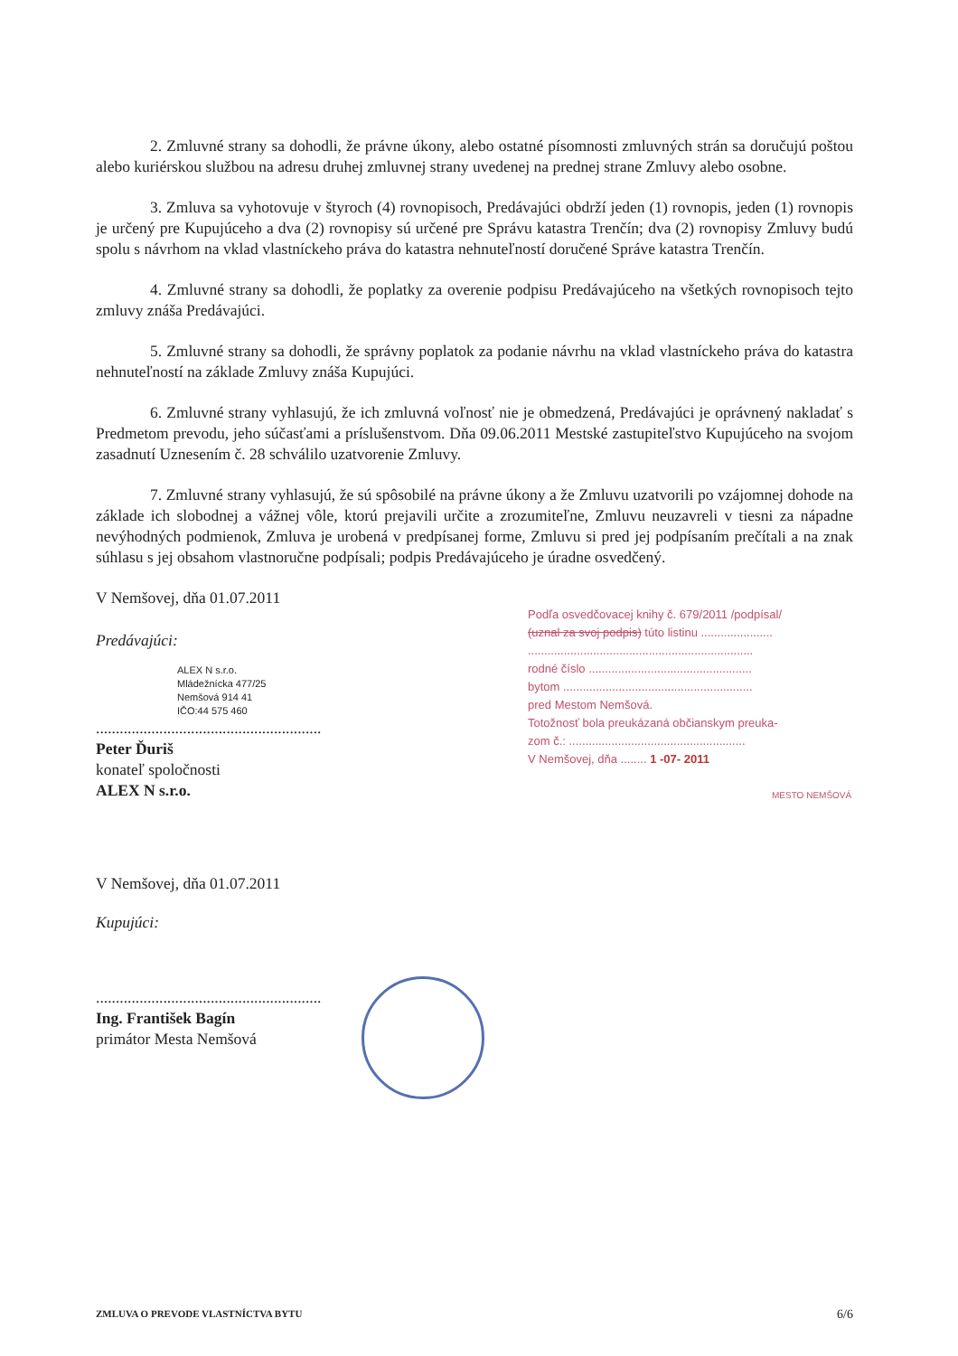2. Zmluvné strany sa dohodli, že právne úkony, alebo ostatné písomnosti zmluvných strán sa doručujú poštou alebo kuriérskou službou na adresu druhej zmluvnej strany uvedenej na prednej strane Zmluvy alebo osobne.
3. Zmluva sa vyhotovuje v štyroch (4) rovnopisoch, Predávajúci obdrží jeden (1) rovnopis, jeden (1) rovnopis je určený pre Kupujúceho a dva (2) rovnopisy sú určené pre Správu katastra Trenčín; dva (2) rovnopisy Zmluvy budú spolu s návrhom na vklad vlastníckeho práva do katastra nehnuteľností doručené Správe katastra Trenčín.
4. Zmluvné strany sa dohodli, že poplatky za overenie podpisu Predávajúceho na všetkých rovnopisoch tejto zmluvy znáša Predávajúci.
5. Zmluvné strany sa dohodli, že správny poplatok za podanie návrhu na vklad vlastníckeho práva do katastra nehnuteľností na základe Zmluvy znáša Kupujúci.
6. Zmluvné strany vyhlasujú, že ich zmluvná voľnosť nie je obmedzená, Predávajúci je oprávnený nakladať s Predmetom prevodu, jeho súčasťami a príslušenstvom. Dňa 09.06.2011 Mestské zastupiteľstvo Kupujúceho na svojom zasadnutí Uznesením č. 28 schválilo uzatvorenie Zmluvy.
7. Zmluvné strany vyhlasujú, že sú spôsobilé na právne úkony a že Zmluvu uzatvorili po vzájomnej dohode na základe ich slobodnej a vážnej vôle, ktorú prejavili určite a zrozumiteľne, Zmluvu neuzavreli v tiesni za nápadne nevýhodných podmienok, Zmluva je urobená v predpísanej forme, Zmluvu si pred jej podpísaním prečítali a na znak súhlasu s jej obsahom vlastnoručne podpísali; podpis Predávajúceho je úradne osvedčený.
V Nemšovej, dňa 01.07.2011
Predávajúci:
ALEX N s.r.o.
Mládežnícka 477/25
Nemšová 914 41
IČO:44 575 460
.........................................................
Peter Ďuriš
konateľ spoločnosti
ALEX N s.r.o.
V Nemšovej, dňa 01.07.2011
Kupujúci:
.........................................................
Ing. František Bagín
primátor Mesta Nemšová
Podľa osvedčovacej knihy č. 679/2011 /podpísal/
(uznal za svoj podpis) túto listinu ......................
.....................................................................
rodné číslo ..................................................
bytom ..........................................................
pred Mestom Nemšová.
Totožnosť bola preukázaná občianskym preuka-
zom č.: ......................................................
V Nemšovej, dňa ........ 1 -07- 2011
MESTO NEMŠOVÁ
ZMLUVA O PREVODE VLASTNÍCTVA BYTU 6/6